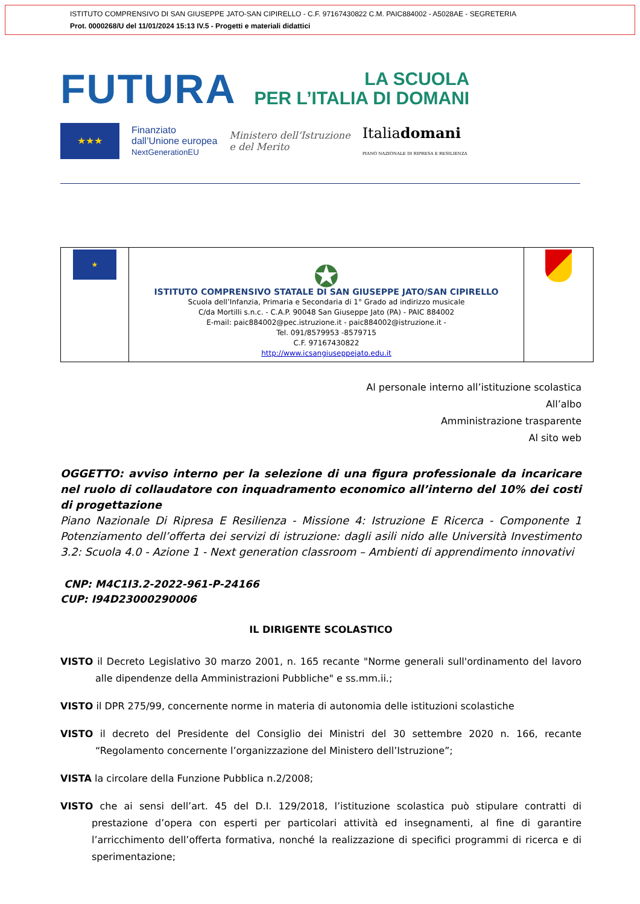ISTITUTO COMPRENSIVO DI SAN GIUSEPPE JATO-SAN CIPIRELLO - C.F. 97167430822 C.M. PAIC884002 - A5028AE - SEGRETERIA
Prot. 0000268/U del 11/01/2024 15:13 IV.5 - Progetti e materiali didattici
FUTURA LA SCUOLA
PER L’ITALIA DI DOMANI
★★★
Finanziato
dall’Unione europea
NextGenerationEU
Ministero dell’Istruzione
e del Merito
Italiadomani
PIANO NAZIONALE DI RIPRESA E RESILIENZA
| ★ | ✪ ISTITUTO COMPRENSIVO STATALE DI SAN GIUSEPPE JATO/SAN CIPIRELLO Scuola dell’Infanzia, Primaria e Secondaria di 1° Grado ad indirizzo musicale C/da Mortilli s.n.c. - C.A.P. 90048 San Giuseppe Jato (PA) - PAIC 884002 E-mail: paic884002@pec.istruzione.it - paic884002@istruzione.it - Tel. 091/8579953 -8579715 C.F. 97167430822 http://www.icsangiuseppejato.edu.it | |
Al personale interno all’istituzione scolastica
All’albo
Amministrazione trasparente
Al sito web
OGGETTO: avviso interno per la selezione di una figura professionale da incaricare nel ruolo di collaudatore con inquadramento economico all’interno del 10% dei costi di progettazione
Piano Nazionale Di Ripresa E Resilienza - Missione 4: Istruzione E Ricerca - Componente 1 Potenziamento dell’offerta dei servizi di istruzione: dagli asili nido alle Università Investimento 3.2: Scuola 4.0 - Azione 1 - Next generation classroom – Ambienti di apprendimento innovativi
CNP: M4C1I3.2-2022-961-P-24166
CUP: I94D23000290006
IL DIRIGENTE SCOLASTICO
VISTO il Decreto Legislativo 30 marzo 2001, n. 165 recante "Norme generali sull'ordinamento del lavoro alle dipendenze della Amministrazioni Pubbliche" e ss.mm.ii.;
VISTO il DPR 275/99, concernente norme in materia di autonomia delle istituzioni scolastiche
VISTO il decreto del Presidente del Consiglio dei Ministri del 30 settembre 2020 n. 166, recante “Regolamento concernente l’organizzazione del Ministero dell’Istruzione”;
VISTA la circolare della Funzione Pubblica n.2/2008;
VISTO che ai sensi dell’art. 45 del D.I. 129/2018, l’istituzione scolastica può stipulare contratti di prestazione d’opera con esperti per particolari attività ed insegnamenti, al fine di garantire l’arricchimento dell’offerta formativa, nonché la realizzazione di specifici programmi di ricerca e di sperimentazione;